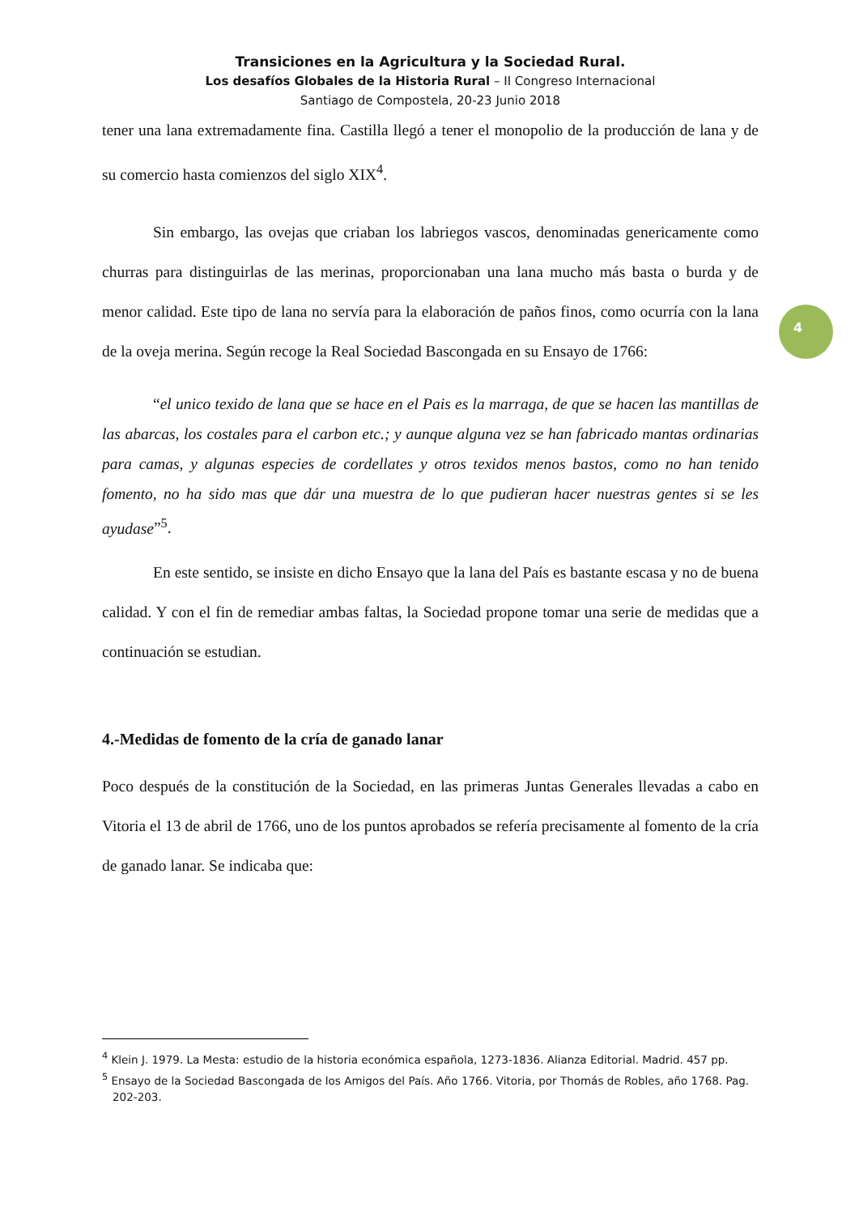Transiciones en la Agricultura y la Sociedad Rural.
Los desafíos Globales de la Historia Rural – II Congreso Internacional
Santiago de Compostela, 20-23 Junio 2018
tener una lana extremadamente fina. Castilla llegó a tener el monopolio de la producción de lana y de su comercio hasta comienzos del siglo XIX<sup>4</sup>.
Sin embargo, las ovejas que criaban los labriegos vascos, denominadas genericamente como churras para distinguirlas de las merinas, proporcionaban una lana mucho más basta o burda y de menor calidad. Este tipo de lana no servía para la elaboración de paños finos, como ocurría con la lana de la oveja merina. Según recoge la Real Sociedad Bascongada en su Ensayo de 1766:
“el unico texido de lana que se hace en el Pais es la marraga, de que se hacen las mantillas de las abarcas, los costales para el carbon etc.; y aunque alguna vez se han fabricado mantas ordinarias para camas, y algunas especies de cordellates y otros texidos menos bastos, como no han tenido fomento, no ha sido mas que dár una muestra de lo que pudieran hacer nuestras gentes si se les ayudase”<sup>5</sup>.
En este sentido, se insiste en dicho Ensayo que la lana del País es bastante escasa y no de buena calidad. Y con el fin de remediar ambas faltas, la Sociedad propone tomar una serie de medidas que a continuación se estudian.
4.-Medidas de fomento de la cría de ganado lanar
Poco después de la constitución de la Sociedad, en las primeras Juntas Generales llevadas a cabo en Vitoria el 13 de abril de 1766, uno de los puntos aprobados se refería precisamente al fomento de la cría de ganado lanar. Se indicaba que:
4
<sup>4</sup> Klein J. 1979. La Mesta: estudio de la historia económica española, 1273-1836. Alianza Editorial. Madrid. 457 pp.
<sup>5</sup> Ensayo de la Sociedad Bascongada de los Amigos del País. Año 1766. Vitoria, por Thomás de Robles, año 1768. Pag. 202-203.